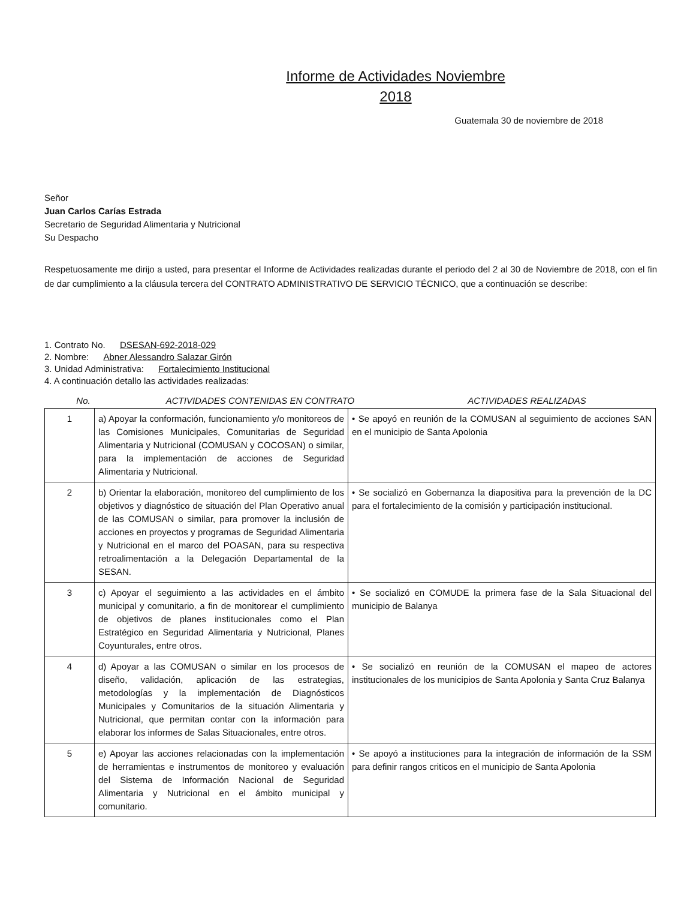Informe de Actividades Noviembre
2018
Guatemala 30 de noviembre de 2018
Señor
Juan Carlos Carías Estrada
Secretario de Seguridad Alimentaria y Nutricional
Su Despacho
Respetuosamente me dirijo a usted, para presentar el Informe de Actividades realizadas durante el periodo del 2 al 30 de Noviembre de 2018, con el fin de dar cumplimiento a la cláusula tercera del CONTRATO ADMINISTRATIVO DE SERVICIO TÉCNICO, que a continuación se describe:
1. Contrato No. DSESAN-692-2018-029
2. Nombre: Abner Alessandro Salazar Girón
3. Unidad Administrativa: Fortalecimiento Institucional
4. A continuación detallo las actividades realizadas:
No. ACTIVIDADES CONTENIDAS EN CONTRATO ACTIVIDADES REALIZADAS
| 1 | a) Apoyar la conformación, funcionamiento y/o monitoreos de las Comisiones Municipales, Comunitarias de Seguridad Alimentaria y Nutricional (COMUSAN y COCOSAN) o similar, para la implementación de acciones de Seguridad Alimentaria y Nutricional. | • Se apoyó en reunión de la COMUSAN al seguimiento de acciones SAN en el municipio de Santa Apolonia |
| 2 | b) Orientar la elaboración, monitoreo del cumplimiento de los objetivos y diagnóstico de situación del Plan Operativo anual de las COMUSAN o similar, para promover la inclusión de acciones en proyectos y programas de Seguridad Alimentaria y Nutricional en el marco del POASAN, para su respectiva retroalimentación a la Delegación Departamental de la SESAN. | • Se socializó en Gobernanza la diapositiva para la prevención de la DC para el fortalecimiento de la comisión y participación institucional. |
| 3 | c) Apoyar el seguimiento a las actividades en el ámbito municipal y comunitario, a fin de monitorear el cumplimiento de objetivos de planes institucionales como el Plan Estratégico en Seguridad Alimentaria y Nutricional, Planes Coyunturales, entre otros. | • Se socializó en COMUDE la primera fase de la Sala Situacional del municipio de Balanya |
| 4 | d) Apoyar a las COMUSAN o similar en los procesos de diseño, validación, aplicación de las estrategias, metodologías y la implementación de Diagnósticos Municipales y Comunitarios de la situación Alimentaria y Nutricional, que permitan contar con la información para elaborar los informes de Salas Situacionales, entre otros. | • Se socializó en reunión de la COMUSAN el mapeo de actores institucionales de los municipios de Santa Apolonia y Santa Cruz Balanya |
| 5 | e) Apoyar las acciones relacionadas con la implementación de herramientas e instrumentos de monitoreo y evaluación del Sistema de Información Nacional de Seguridad Alimentaria y Nutricional en el ámbito municipal y comunitario. | • Se apoyó a instituciones para la integración de información de la SSM para definir rangos criticos en el municipio de Santa Apolonia |